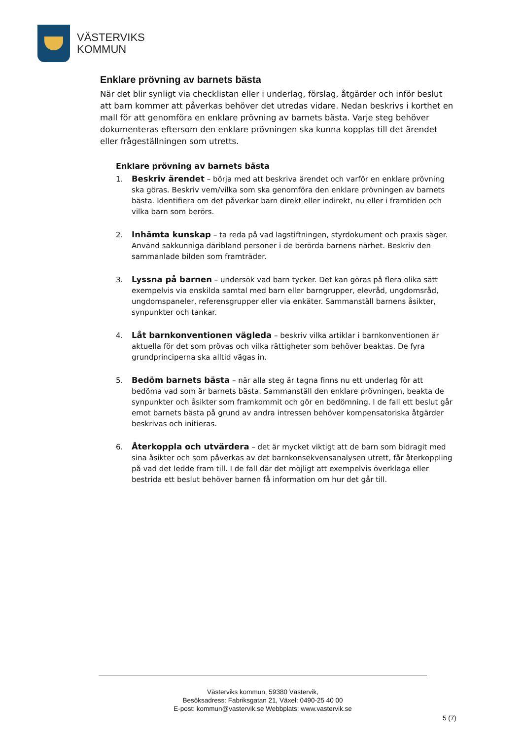VÄSTERVIKS
KOMMUN
Enklare prövning av barnets bästa
När det blir synligt via checklistan eller i underlag, förslag, åtgärder och inför beslut att barn kommer att påverkas behöver det utredas vidare. Nedan beskrivs i korthet en mall för att genomföra en enklare prövning av barnets bästa. Varje steg behöver dokumenteras eftersom den enklare prövningen ska kunna kopplas till det ärendet eller frågeställningen som utretts.
Enklare prövning av barnets bästa
1. Beskriv ärendet – börja med att beskriva ärendet och varför en enklare prövning ska göras. Beskriv vem/vilka som ska genomföra den enklare prövningen av barnets bästa. Identifiera om det påverkar barn direkt eller indirekt, nu eller i framtiden och vilka barn som berörs.
2. Inhämta kunskap – ta reda på vad lagstiftningen, styrdokument och praxis säger. Använd sakkunniga däribland personer i de berörda barnens närhet. Beskriv den sammanlade bilden som framträder.
3. Lyssna på barnen – undersök vad barn tycker. Det kan göras på flera olika sätt exempelvis via enskilda samtal med barn eller barngrupper, elevråd, ungdomsråd, ungdomspaneler, referensgrupper eller via enkäter. Sammanställ barnens åsikter, synpunkter och tankar.
4. Låt barnkonventionen vägleda – beskriv vilka artiklar i barnkonventionen är aktuella för det som prövas och vilka rättigheter som behöver beaktas. De fyra grundprinciperna ska alltid vägas in.
5. Bedöm barnets bästa – när alla steg är tagna finns nu ett underlag för att bedöma vad som är barnets bästa. Sammanställ den enklare prövningen, beakta de synpunkter och åsikter som framkommit och gör en bedömning. I de fall ett beslut går emot barnets bästa på grund av andra intressen behöver kompensatoriska åtgärder beskrivas och initieras.
6. Återkoppla och utvärdera – det är mycket viktigt att de barn som bidragit med sina åsikter och som påverkas av det barnkonsekvensanalysen utrett, får återkoppling på vad det ledde fram till. I de fall där det möjligt att exempelvis överklaga eller bestrida ett beslut behöver barnen få information om hur det går till.
Västerviks kommun, 59380 Västervik,
Besöksadress: Fabriksgatan 21, Växel: 0490-25 40 00
E-post: kommun@vastervik.se Webbplats: www.vastervik.se
5 (7)